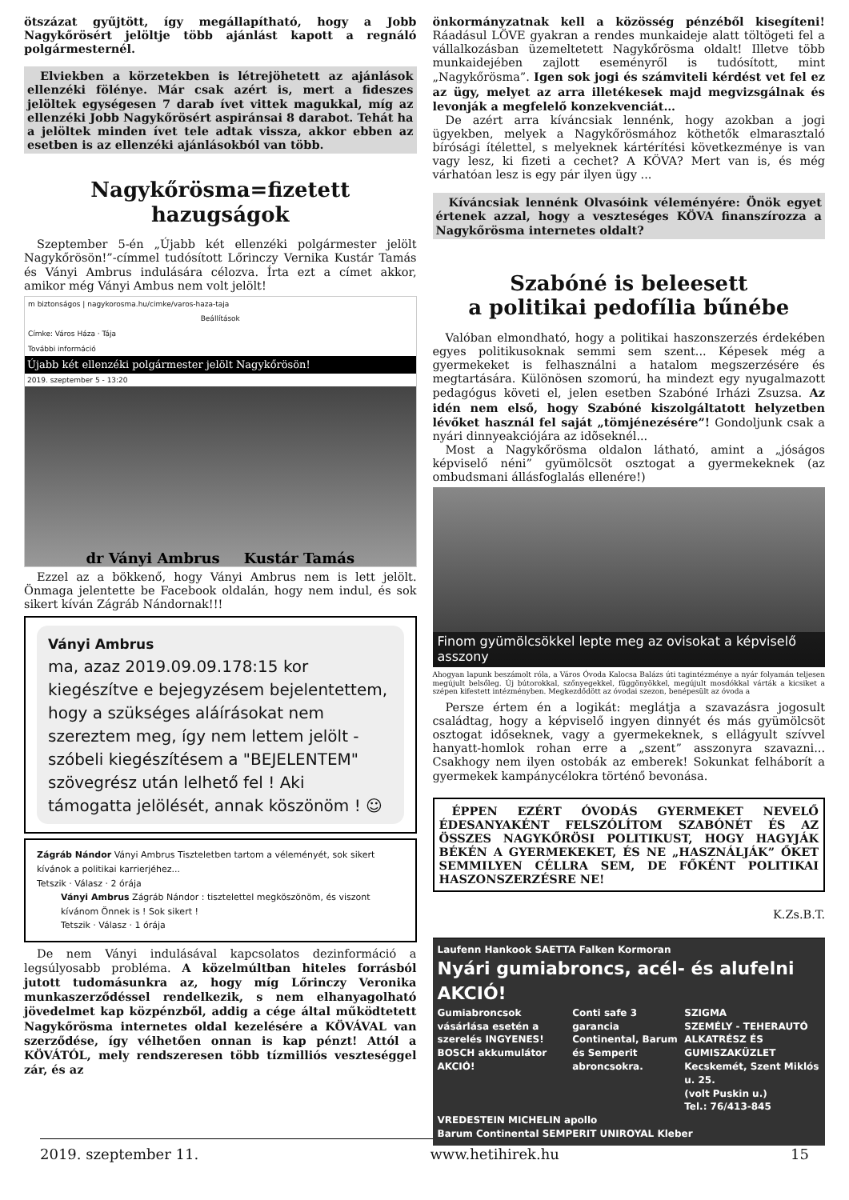ötszázat gyűjtött, így megállapítható, hogy a Jobb Nagykőrösért jelöltje több ajánlást kapott a regnáló polgármesternél.
Elviekben a körzetekben is létrejöhetett az ajánlások ellenzéki fölénye. Már csak azért is, mert a fideszes jelöltek egységesen 7 darab ívet vittek magukkal, míg az ellenzéki Jobb Nagykőrösért aspiránsai 8 darabot. Tehát ha a jelöltek minden ívet tele adtak vissza, akkor ebben az esetben is az ellenzéki ajánlásokból van több.
Nagykőrösma=fizetett hazugságok
Szeptember 5-én „Újabb két ellenzéki polgármester jelölt Nagykőrösön!”-címmel tudósított Lőrinczy Vernika Kustár Tamás és Ványi Ambrus indulására célozva. Írta ezt a címet akkor, amikor még Ványi Ambus nem volt jelölt!
m biztonságos | nagykorosma.hu/cimke/varos-haza-taja
Beállítások
Címke: Város Háza · Tája
További információ
Újabb két ellenzéki polgármester jelölt Nagykőrösön!
2019. szeptember 5 - 13:20
dr Ványi Ambrus Kustár Tamás
Ezzel az a bökkenő, hogy Ványi Ambrus nem is lett jelölt. Önmaga jelentette be Facebook oldalán, hogy nem indul, és sok sikert kíván Zágráb Nándornak!!!
Ványi Ambrus
ma, azaz 2019.09.09.178:15 kor kiegészítve e bejegyzésem bejelentettem, hogy a szükséges aláírásokat nem szereztem meg, így nem lettem jelölt - szóbeli kiegészítésem a "BEJELENTEM" szövegrész után lelhető fel ! Aki támogatta jelölését, annak köszönöm ! ☺
Zágráb Nándor Ványi Ambrus Tiszteletben tartom a véleményét, sok sikert kívánok a politikai karrierjéhez...
Tetszik · Válasz · 2 órája
Ványi Ambrus Zágráb Nándor : tisztelettel megköszönöm, és viszont kívánom Önnek is ! Sok sikert !
Tetszik · Válasz · 1 órája
De nem Ványi indulásával kapcsolatos dezinformáció a legsúlyosabb probléma. A közelmúltban hiteles forrásból jutott tudomásunkra az, hogy míg Lőrinczy Veronika munkaszerződéssel rendelkezik, s nem elhanyagolható jövedelmet kap közpénzből, addig a cége által működtetett Nagykőrösma internetes oldal kezelésére a KÖVÁVAL van szerződése, így vélhetően onnan is kap pénzt! Attól a KÖVÁTÓL, mely rendszeresen több tízmilliós veszteséggel zár, és az
önkormányzatnak kell a közösség pénzéből kisegíteni! Ráadásul LÖVE gyakran a rendes munkaideje alatt töltögeti fel a vállalkozásban üzemeltetett Nagykőrösma oldalt! Illetve több munkaidejében zajlott eseményről is tudósított, mint „Nagykőrösma”. Igen sok jogi és számviteli kérdést vet fel ez az ügy, melyet az arra illetékesek majd megvizsgálnak és levonják a megfelelő konzekvenciát…
De azért arra kíváncsiak lennénk, hogy azokban a jogi ügyekben, melyek a Nagykőrösmához köthetők elmarasztaló bírósági ítélettel, s melyeknek kártérítési következménye is van vagy lesz, ki fizeti a cechet? A KÖVA? Mert van is, és még várhatóan lesz is egy pár ilyen ügy ...
Kíváncsiak lennénk Olvasóink véleményére: Önök egyet értenek azzal, hogy a veszteséges KÖVA finanszírozza a Nagykőrösma internetes oldalt?
Szabóné is beleesett
a politikai pedofília bűnébe
Valóban elmondható, hogy a politikai haszonszerzés érdekében egyes politikusoknak semmi sem szent... Képesek még a gyermekeket is felhasználni a hatalom megszerzésére és megtartására. Különösen szomorú, ha mindezt egy nyugalmazott pedagógus követi el, jelen esetben Szabóné Irházi Zsuzsa. Az idén nem első, hogy Szabóné kiszolgáltatott helyzetben lévőket használ fel saját „tömjénezésére”! Gondoljunk csak a nyári dinnyeakciójára az idõseknél...
Most a Nagykőrösma oldalon látható, amint a „jóságos képviselő néni” gyümölcsöt osztogat a gyermekeknek (az ombudsmani állásfoglalás ellenére!)
Finom gyümölcsökkel lepte meg az ovisokat a képviselő asszony
Ahogyan lapunk beszámolt róla, a Város Óvoda Kalocsa Balázs úti tagintézménye a nyár folyamán teljesen megújult belsőleg. Új bútorokkal, szőnyegekkel, függönyökkel, megújult mosdókkal várták a kicsiket a szépen kifestett intézményben. Megkezdődött az óvodai szezon, benépesült az óvoda a
Persze értem én a logikát: meglátja a szavazásra jogosult családtag, hogy a képviselő ingyen dinnyét és más gyümölcsöt osztogat időseknek, vagy a gyermekeknek, s ellágyult szívvel hanyatt-homlok rohan erre a „szent” asszonyra szavazni... Csakhogy nem ilyen ostobák az emberek! Sokunkat felháborít a gyermekek kampánycélokra történő bevonása.
ÉPPEN EZÉRT ÓVODÁS GYERMEKET NEVELŐ ÉDESANYAKÉNT FELSZÓLÍTOM SZABÓNÉT ÉS AZ ÖSSZES NAGYKŐRÖSI POLITIKUST, HOGY HAGYJÁK BÉKÉN A GYERMEKEKET, ÉS NE „HASZNÁLJÁK” ŐKET SEMMILYEN CÉLLRA SEM, DE FŐKÉNT POLITIKAI HASZONSZERZÉSRE NE!
K.Zs.B.T.
Laufenn Hankook SAETTA Falken Kormoran
Nyári gumiabroncs, acél- és alufelni AKCIÓ!
Gumiabroncsok vásárlása esetén a szerelés INGYENES!
BOSCH akkumulátor AKCIÓ!
Conti safe 3 garancia
Continental, Barum és Semperit abroncsokra.
SZIGMA
SZEMÉLY - TEHERAUTÓ ALKATRÉSZ ÉS GUMISZAKÜZLET
Kecskemét, Szent Miklós u. 25.
(volt Puskin u.)
Tel.: 76/413-845
VREDESTEIN MICHELIN apollo
Barum Continental SEMPERIT UNIROYAL Kleber
2019. szeptember 11. www.hetihirek.hu 15